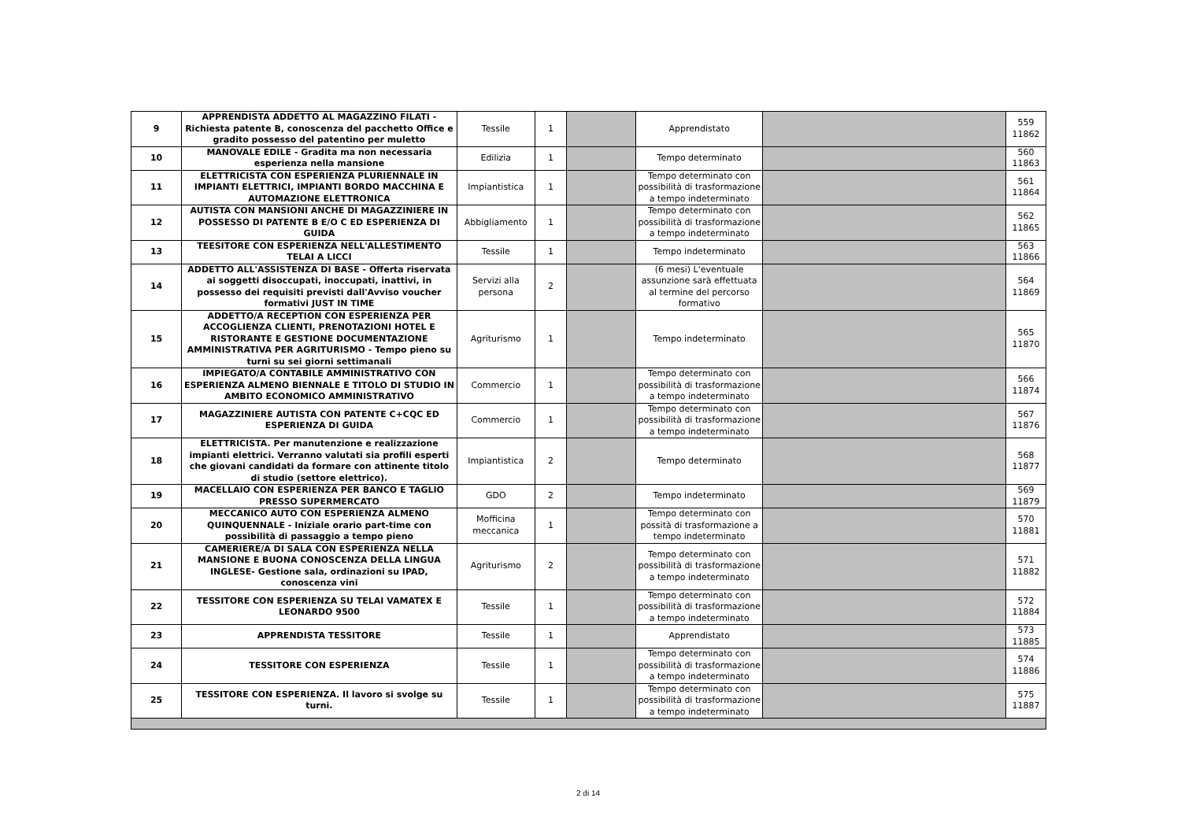| 9 | APPRENDISTA ADDETTO AL MAGAZZINO FILATI - Richiesta patente B, conoscenza del pacchetto Office e gradito possesso del patentino per muletto | Tessile | 1 | | Apprendistato | | 559 11862 |
| 10 | MANOVALE EDILE - Gradita ma non necessaria esperienza nella mansione | Edilizia | 1 | | Tempo determinato | | 560 11863 |
| 11 | ELETTRICISTA CON ESPERIENZA PLURIENNALE IN IMPIANTI ELETTRICI, IMPIANTI BORDO MACCHINA E AUTOMAZIONE ELETTRONICA | Impiantistica | 1 | | Tempo determinato con possibilità di trasformazione a tempo indeterminato | | 561 11864 |
| 12 | AUTISTA CON MANSIONI ANCHE DI MAGAZZINIERE IN POSSESSO DI PATENTE B E/O C ED ESPERIENZA DI GUIDA | Abbigliamento | 1 | | Tempo determinato con possibilità di trasformazione a tempo indeterminato | | 562 11865 |
| 13 | TEESITORE CON ESPERIENZA NELL'ALLESTIMENTO TELAI A LICCI | Tessile | 1 | | Tempo indeterminato | | 563 11866 |
| 14 | ADDETTO ALL'ASSISTENZA DI BASE - Offerta riservata ai soggetti disoccupati, inoccupati, inattivi, in possesso dei requisiti previsti dall'Avviso voucher formativi JUST IN TIME | Servizi alla persona | 2 | | (6 mesi) L'eventuale assunzione sarà effettuata al termine del percorso formativo | | 564 11869 |
| 15 | ADDETTO/A RECEPTION CON ESPERIENZA PER ACCOGLIENZA CLIENTI, PRENOTAZIONI HOTEL E RISTORANTE E GESTIONE DOCUMENTAZIONE AMMINISTRATIVA PER AGRITURISMO - Tempo pieno su turni su sei giorni settimanali | Agriturismo | 1 | | Tempo indeterminato | | 565 11870 |
| 16 | IMPIEGATO/A CONTABILE AMMINISTRATIVO CON ESPERIENZA ALMENO BIENNALE E TITOLO DI STUDIO IN AMBITO ECONOMICO AMMINISTRATIVO | Commercio | 1 | | Tempo determinato con possibilità di trasformazione a tempo indeterminato | | 566 11874 |
| 17 | MAGAZZINIERE AUTISTA CON PATENTE C+CQC ED ESPERIENZA DI GUIDA | Commercio | 1 | | Tempo determinato con possibilità di trasformazione a tempo indeterminato | | 567 11876 |
| 18 | ELETTRICISTA. Per manutenzione e realizzazione impianti elettrici. Verranno valutati sia profili esperti che giovani candidati da formare con attinente titolo di studio (settore elettrico). | Impiantistica | 2 | | Tempo determinato | | 568 11877 |
| 19 | MACELLAIO CON ESPERIENZA PER BANCO E TAGLIO PRESSO SUPERMERCATO | GDO | 2 | | Tempo indeterminato | | 569 11879 |
| 20 | MECCANICO AUTO CON ESPERIENZA ALMENO QUINQUENNALE - Iniziale orario part-time con possibilità di passaggio a tempo pieno | Mofficina meccanica | 1 | | Tempo determinato con possità di trasformazione a tempo indeterminato | | 570 11881 |
| 21 | CAMERIERE/A DI SALA CON ESPERIENZA NELLA MANSIONE E BUONA CONOSCENZA DELLA LINGUA INGLESE- Gestione sala, ordinazioni su IPAD, conoscenza vini | Agriturismo | 2 | | Tempo determinato con possibilità di trasformazione a tempo indeterminato | | 571 11882 |
| 22 | TESSITORE CON ESPERIENZA SU TELAI VAMATEX E LEONARDO 9500 | Tessile | 1 | | Tempo determinato con possibilità di trasformazione a tempo indeterminato | | 572 11884 |
| 23 | APPRENDISTA TESSITORE | Tessile | 1 | | Apprendistato | | 573 11885 |
| 24 | TESSITORE CON ESPERIENZA | Tessile | 1 | | Tempo determinato con possibilità di trasformazione a tempo indeterminato | | 574 11886 |
| 25 | TESSITORE CON ESPERIENZA. Il lavoro si svolge su turni. | Tessile | 1 | | Tempo determinato con possibilità di trasformazione a tempo indeterminato | | 575 11887 |
2 di 14